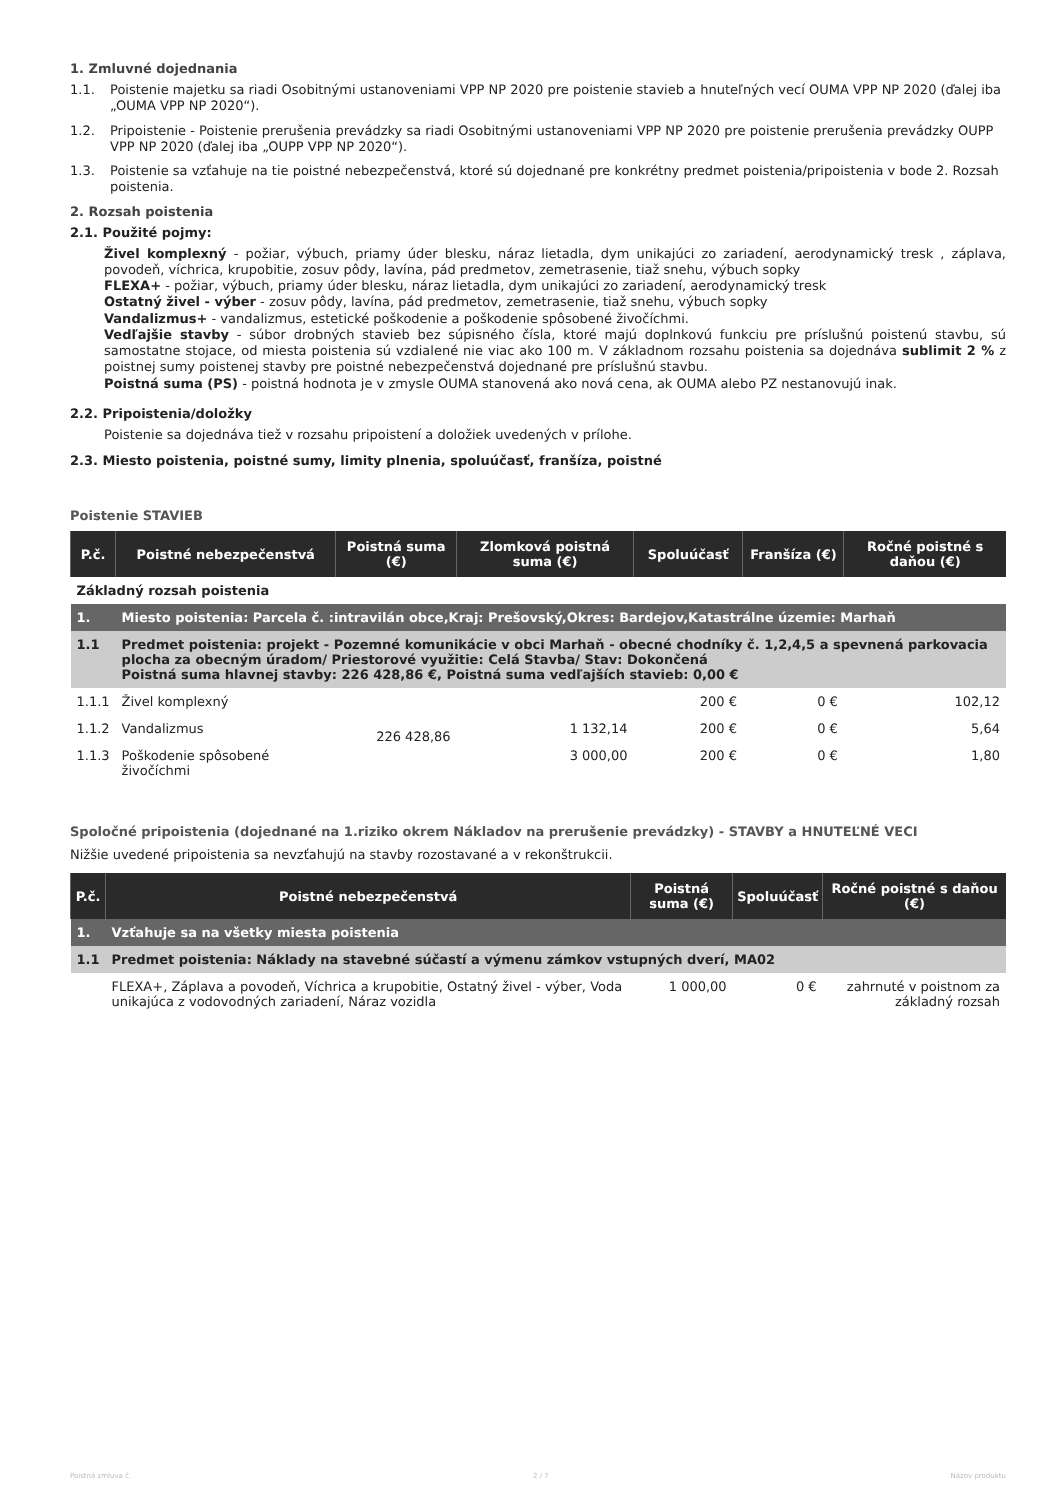1. Zmluvné dojednania
1.1. Poistenie majetku sa riadi Osobitnými ustanoveniami VPP NP 2020 pre poistenie stavieb a hnuteľných vecí OUMA VPP NP 2020 (ďalej iba „OUMA VPP NP 2020“).
1.2. Pripoistenie - Poistenie prerušenia prevádzky sa riadi Osobitnými ustanoveniami VPP NP 2020 pre poistenie prerušenia prevádzky OUPP VPP NP 2020 (ďalej iba „OUPP VPP NP 2020“).
1.3. Poistenie sa vzťahuje na tie poistné nebezpečenstvá, ktoré sú dojednané pre konkrétny predmet poistenia/pripoistenia v bode 2. Rozsah poistenia.
2. Rozsah poistenia
2.1. Použité pojmy:
Živel komplexný - požiar, výbuch, priamy úder blesku, náraz lietadla, dym unikajúci zo zariadení, aerodynamický tresk , záplava, povodeň, víchrica, krupobitie, zosuv pôdy, lavína, pád predmetov, zemetrasenie, tiaž snehu, výbuch sopky
FLEXA+ - požiar, výbuch, priamy úder blesku, náraz lietadla, dym unikajúci zo zariadení, aerodynamický tresk
Ostatný živel - výber - zosuv pôdy, lavína, pád predmetov, zemetrasenie, tiaž snehu, výbuch sopky
Vandalizmus+ - vandalizmus, estetické poškodenie a poškodenie spôsobené živočíchmi.
Vedľajšie stavby - súbor drobných stavieb bez súpisného čísla, ktoré majú doplnkovú funkciu pre príslušnú poistenú stavbu, sú samostatne stojace, od miesta poistenia sú vzdialené nie viac ako 100 m. V základnom rozsahu poistenia sa dojednáva sublimit 2 % z poistnej sumy poistenej stavby pre poistné nebezpečenstvá dojednané pre príslušnú stavbu.
Poistná suma (PS) - poistná hodnota je v zmysle OUMA stanovená ako nová cena, ak OUMA alebo PZ nestanovujú inak.
2.2. Pripoistenia/doložky
Poistenie sa dojednáva tiež v rozsahu pripoistení a doložiek uvedených v prílohe.
2.3. Miesto poistenia, poistné sumy, limity plnenia, spoluúčasť, franšíza, poistné
Poistenie STAVIEB
| P.č. | Poistné nebezpečenstvá | Poistná suma (€) | Zlomková poistná suma (€) | Spoluúčasť | Franšíza (€) | Ročné poistné s daňou (€) |
| --- | --- | --- | --- | --- | --- | --- |
| Základný rozsah poistenia | | | | | | |
| 1. | Miesto poistenia: Parcela č. :intravilán obce,Kraj: Prešovský,Okres: Bardejov,Katastrálne územie: Marhaň | | | | | |
| 1.1 | Predmet poistenia: projekt - Pozemné komunikácie v obci Marhaň - obecné chodníky č. 1,2,4,5 a spevnená parkovacia plocha za obecným úradom/ Priestorové využitie: Celá Stavba/ Stav: Dokončená Poistná suma hlavnej stavby: 226 428,86 €, Poistná suma vedľajších stavieb: 0,00 € | | | | | |
| 1.1.1 | Živel komplexný | 226 428,86 | | 200 € | 0 € | 102,12 |
| 1.1.2 | Vandalizmus | | 1 132,14 | 200 € | 0 € | 5,64 |
| 1.1.3 | Poškodenie spôsobené živočíchmi | | 3 000,00 | 200 € | 0 € | 1,80 |
Spoločné pripoistenia (dojednané na 1.riziko okrem Nákladov na prerušenie prevádzky) - STAVBY a HNUTEĽNÉ VECI
Nižšie uvedené pripoistenia sa nevzťahujú na stavby rozostavané a v rekonštrukcii.
| P.č. | Poistné nebezpečenstvá | Poistná suma (€) | Spoluúčasť | Ročné poistné s daňou (€) |
| --- | --- | --- | --- | --- |
| 1. | Vzťahuje sa na všetky miesta poistenia | | | |
| 1.1 | Predmet poistenia: Náklady na stavebné súčastí a výmenu zámkov vstupných dverí, MA02 | | | |
| | FLEXA+, Záplava a povodeň, Víchrica a krupobitie, Ostatný živel - výber, Voda unikajúca z vodovodných zariadení, Náraz vozidla | 1 000,00 | 0 € | zahrnuté v poistnom za základný rozsah |
Poistná zmluva č. 2 / 7 Názov produktu